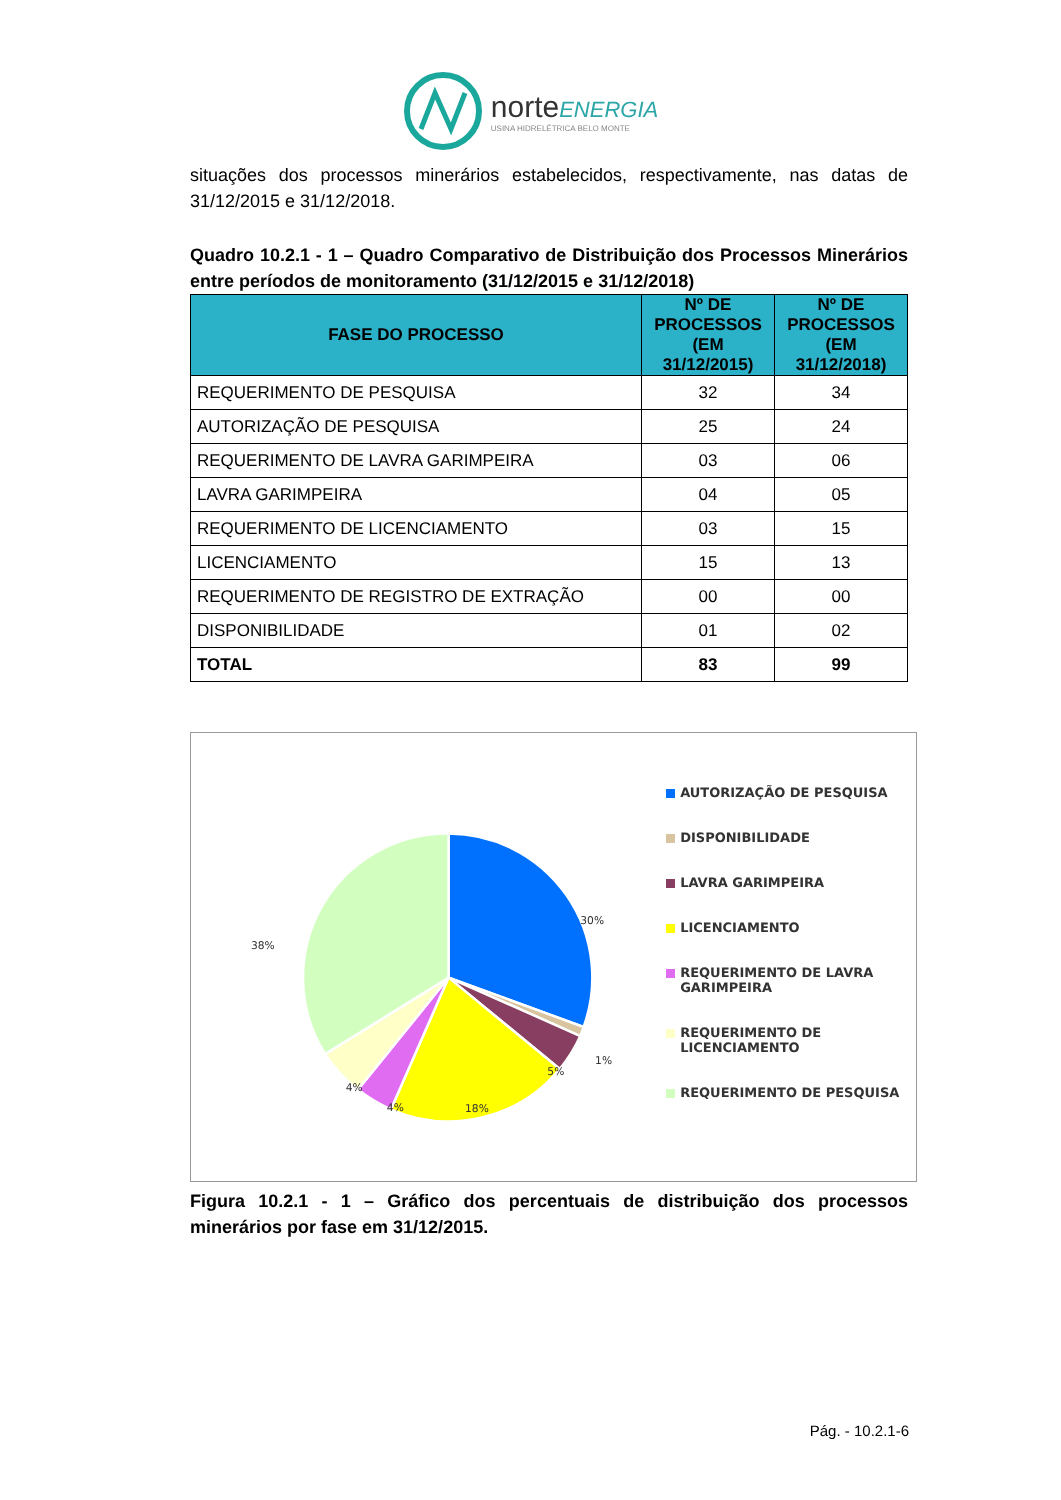norteENERGIA
USINA HIDRELÉTRICA BELO MONTE
situações dos processos minerários estabelecidos, respectivamente, nas datas de 31/12/2015 e 31/12/2018.
Quadro 10.2.1 - 1 – Quadro Comparativo de Distribuição dos Processos Minerários entre períodos de monitoramento (31/12/2015 e 31/12/2018)
| FASE DO PROCESSO | Nº DE PROCESSOS (EM 31/12/2015) | Nº DE PROCESSOS (EM 31/12/2018) |
| --- | --- | --- |
| REQUERIMENTO DE PESQUISA | 32 | 34 |
| AUTORIZAÇÃO DE PESQUISA | 25 | 24 |
| REQUERIMENTO DE LAVRA GARIMPEIRA | 03 | 06 |
| LAVRA GARIMPEIRA | 04 | 05 |
| REQUERIMENTO DE LICENCIAMENTO | 03 | 15 |
| LICENCIAMENTO | 15 | 13 |
| REQUERIMENTO DE REGISTRO DE EXTRAÇÃO | 00 | 00 |
| DISPONIBILIDADE | 01 | 02 |
| TOTAL | 83 | 99 |
30%
1%
5%
18%
4%
4%
38%
AUTORIZAÇÃO DE PESQUISA
DISPONIBILIDADE
LAVRA GARIMPEIRA
LICENCIAMENTO
REQUERIMENTO DE LAVRA GARIMPEIRA
REQUERIMENTO DE LICENCIAMENTO
REQUERIMENTO DE PESQUISA
Figura 10.2.1 - 1 – Gráfico dos percentuais de distribuição dos processos minerários por fase em 31/12/2015.
Pág. - 10.2.1-6